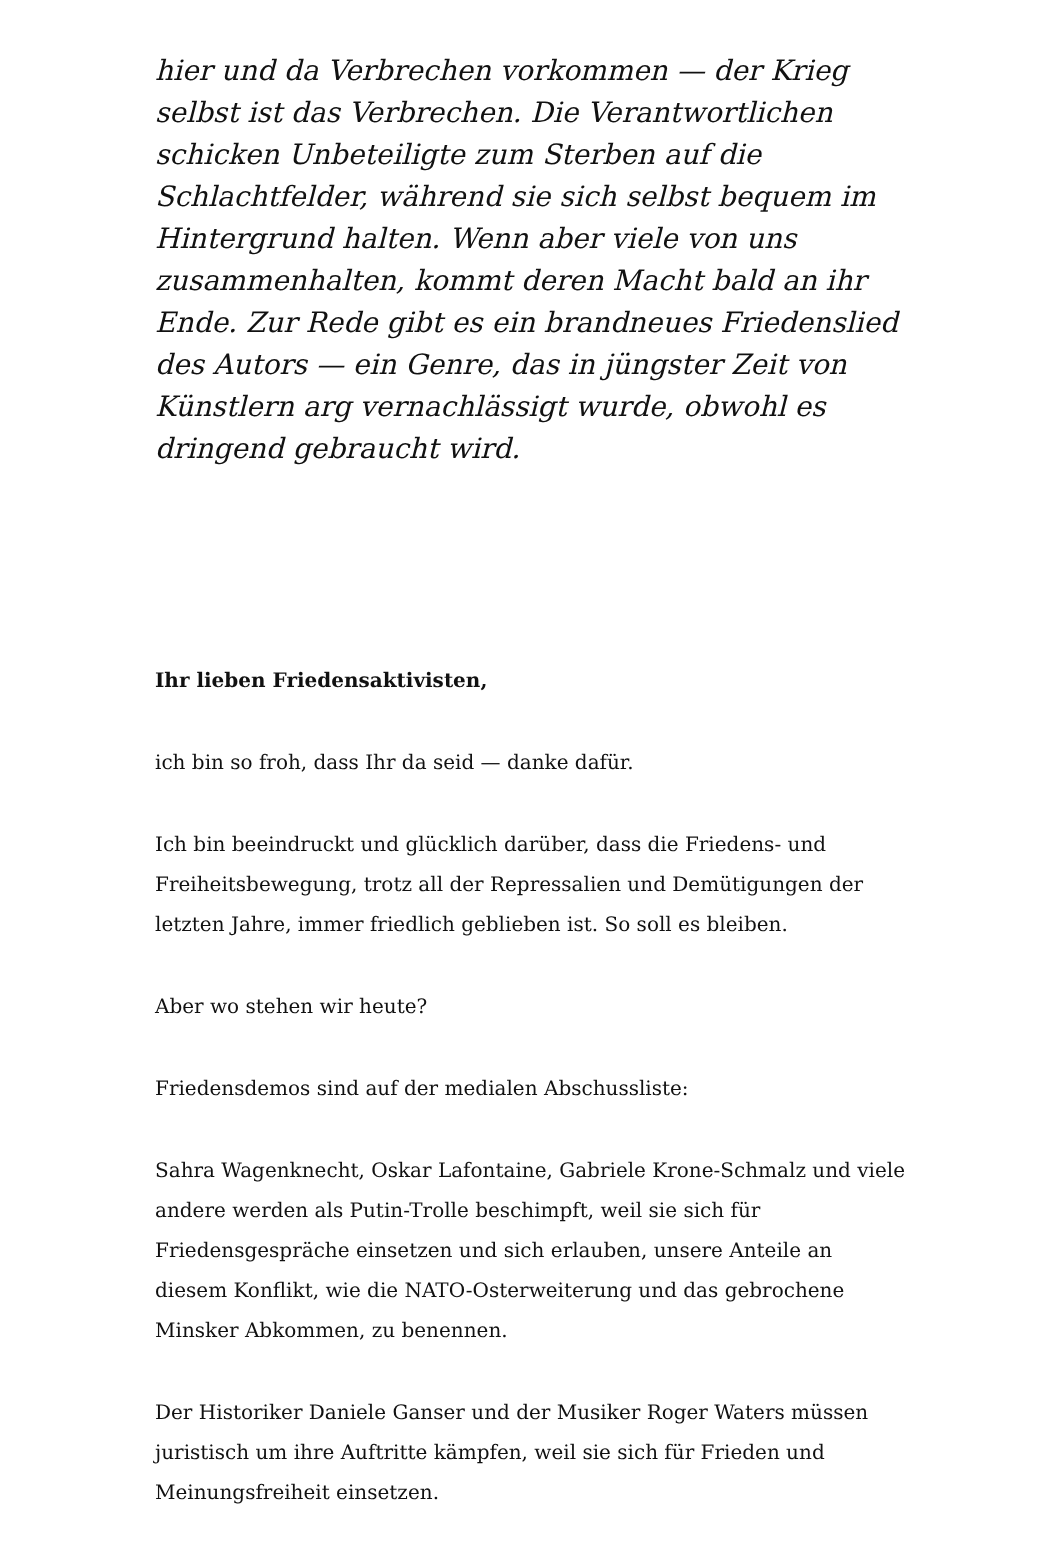hier und da Verbrechen vorkommen — der Krieg selbst ist das Verbrechen. Die Verantwortlichen schicken Unbeteiligte zum Sterben auf die Schlachtfelder, während sie sich selbst bequem im Hintergrund halten. Wenn aber viele von uns zusammenhalten, kommt deren Macht bald an ihr Ende. Zur Rede gibt es ein brandneues Friedenslied des Autors — ein Genre, das in jüngster Zeit von Künstlern arg vernachlässigt wurde, obwohl es dringend gebraucht wird.
Ihr lieben Friedensaktivisten,
ich bin so froh, dass Ihr da seid — danke dafür.
Ich bin beeindruckt und glücklich darüber, dass die Friedens- und Freiheitsbewegung, trotz all der Repressalien und Demütigungen der letzten Jahre, immer friedlich geblieben ist. So soll es bleiben.
Aber wo stehen wir heute?
Friedensdemos sind auf der medialen Abschussliste:
Sahra Wagenknecht, Oskar Lafontaine, Gabriele Krone-Schmalz und viele andere werden als Putin-Trolle beschimpft, weil sie sich für Friedensgespräche einsetzen und sich erlauben, unsere Anteile an diesem Konflikt, wie die NATO-Osterweiterung und das gebrochene Minsker Abkommen, zu benennen.
Der Historiker Daniele Ganser und der Musiker Roger Waters müssen juristisch um ihre Auftritte kämpfen, weil sie sich für Frieden und Meinungsfreiheit einsetzen.